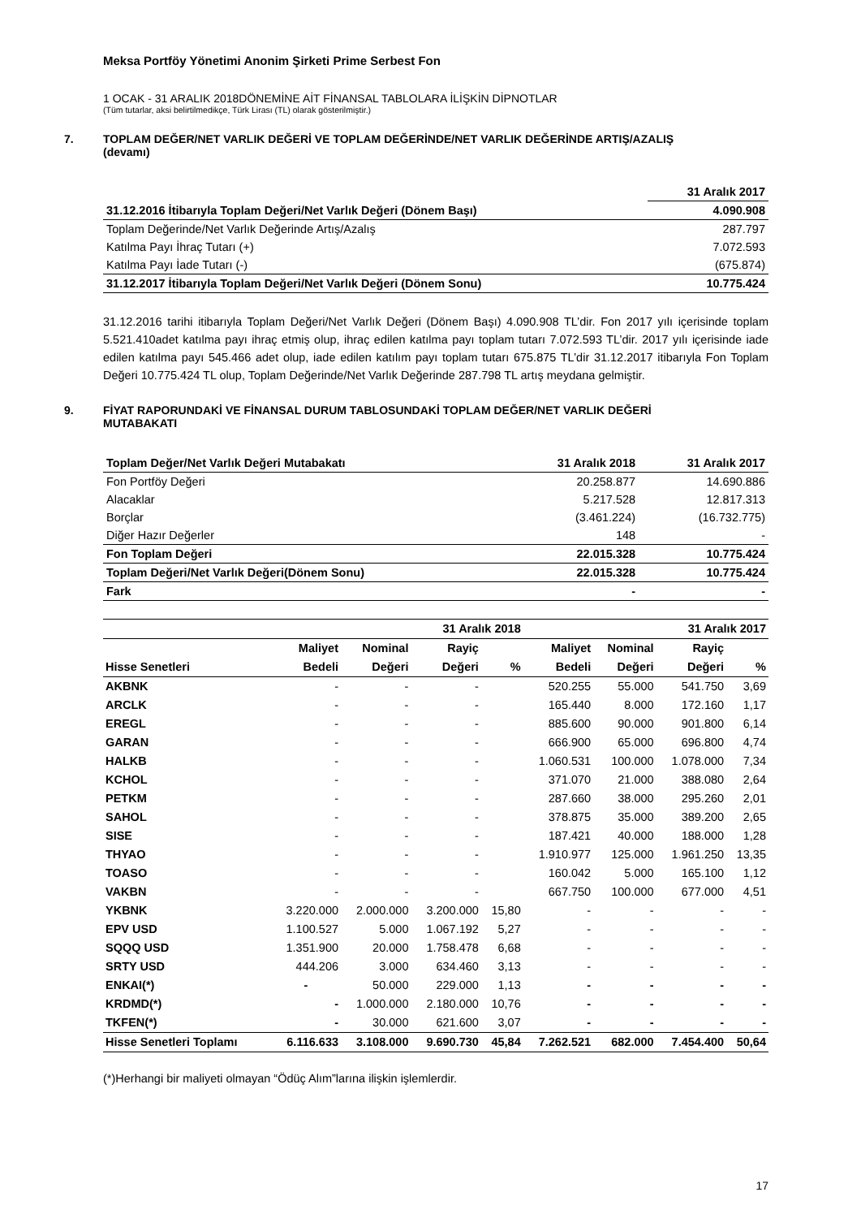Meksa Portföy Yönetimi Anonim Şirketi Prime Serbest Fon
1 OCAK - 31 ARALIK 2018DÖNEMİNE AİT FİNANSAL TABLOLARA İLİŞKİN DİPNOTLAR
(Tüm tutarlar, aksi belirtilmedikçe, Türk Lirası (TL) olarak gösterilmiştir.)
7. TOPLAM DEĞER/NET VARLIK DEĞERİ VE TOPLAM DEĞERİNDE/NET VARLIK DEĞERİNDE ARTIŞ/AZALIŞ
(devamı)
| | 31 Aralık 2017 |
| --- | --- |
| 31.12.2016 İtibarıyla Toplam Değeri/Net Varlık Değeri (Dönem Başı) | 4.090.908 |
| Toplam Değerinde/Net Varlık Değerinde Artış/Azalış | 287.797 |
| Katılma Payı İhraç Tutarı (+) | 7.072.593 |
| Katılma Payı İade Tutarı (-) | (675.874) |
| 31.12.2017 İtibarıyla Toplam Değeri/Net Varlık Değeri (Dönem Sonu) | 10.775.424 |
31.12.2016 tarihi itibarıyla Toplam Değeri/Net Varlık Değeri (Dönem Başı) 4.090.908 TL’dir. Fon 2017 yılı içerisinde toplam 5.521.410adet katılma payı ihraç etmiş olup, ihraç edilen katılma payı toplam tutarı 7.072.593 TL’dir. 2017 yılı içerisinde iade edilen katılma payı 545.466 adet olup, iade edilen katılım payı toplam tutarı 675.875 TL’dir 31.12.2017 itibarıyla Fon Toplam Değeri 10.775.424 TL olup, Toplam Değerinde/Net Varlık Değerinde 287.798 TL artış meydana gelmiştir.
9. FİYAT RAPORUNDAKİ VE FİNANSAL DURUM TABLOSUNDAKİ TOPLAM DEĞER/NET VARLIK DEĞERİ
MUTABAKATI
| Toplam Değer/Net Varlık Değeri Mutabakatı | 31 Aralık 2018 | 31 Aralık 2017 |
| Fon Portföy Değeri | 20.258.877 | 14.690.886 |
| Alacaklar | 5.217.528 | 12.817.313 |
| Borçlar | (3.461.224) | (16.732.775) |
| Diğer Hazır Değerler | 148 | - |
| Fon Toplam Değeri | 22.015.328 | 10.775.424 |
| Toplam Değeri/Net Varlık Değeri(Dönem Sonu) | 22.015.328 | 10.775.424 |
| Fark | - | - |
| | | | 31 Aralık 2018 | | | | 31 Aralık 2017 | |
| | Maliyet | Nominal | Rayiç | | Maliyet | Nominal | Rayiç | |
| Hisse Senetleri | Bedeli | Değeri | Değeri | % | Bedeli | Değeri | Değeri | % |
| AKBNK | - | - | - | | 520.255 | 55.000 | 541.750 | 3,69 |
| ARCLK | - | - | - | | 165.440 | 8.000 | 172.160 | 1,17 |
| EREGL | - | - | - | | 885.600 | 90.000 | 901.800 | 6,14 |
| GARAN | - | - | - | | 666.900 | 65.000 | 696.800 | 4,74 |
| HALKB | - | - | - | | 1.060.531 | 100.000 | 1.078.000 | 7,34 |
| KCHOL | - | - | - | | 371.070 | 21.000 | 388.080 | 2,64 |
| PETKM | - | - | - | | 287.660 | 38.000 | 295.260 | 2,01 |
| SAHOL | - | - | - | | 378.875 | 35.000 | 389.200 | 2,65 |
| SISE | - | - | - | | 187.421 | 40.000 | 188.000 | 1,28 |
| THYAO | - | - | - | | 1.910.977 | 125.000 | 1.961.250 | 13,35 |
| TOASO | - | - | - | | 160.042 | 5.000 | 165.100 | 1,12 |
| VAKBN | - | - | - | | 667.750 | 100.000 | 677.000 | 4,51 |
| YKBNK | 3.220.000 | 2.000.000 | 3.200.000 | 15,80 | - | - | - | - |
| EPV USD | 1.100.527 | 5.000 | 1.067.192 | 5,27 | - | - | - | - |
| SQQQ USD | 1.351.900 | 20.000 | 1.758.478 | 6,68 | - | - | - | - |
| SRTY USD | 444.206 | 3.000 | 634.460 | 3,13 | - | - | - | - |
| ENKAI(*) | - | 50.000 | 229.000 | 1,13 | - | - | - | - |
| KRDMD(*) | - | 1.000.000 | 2.180.000 | 10,76 | - | - | - | - |
| TKFEN(*) | - | 30.000 | 621.600 | 3,07 | - | - | - | - |
| Hisse Senetleri Toplamı | 6.116.633 | 3.108.000 | 9.690.730 | 45,84 | 7.262.521 | 682.000 | 7.454.400 | 50,64 |
(*)Herhangi bir maliyeti olmayan “Ödüç Alım”larına ilişkin işlemlerdir.
17